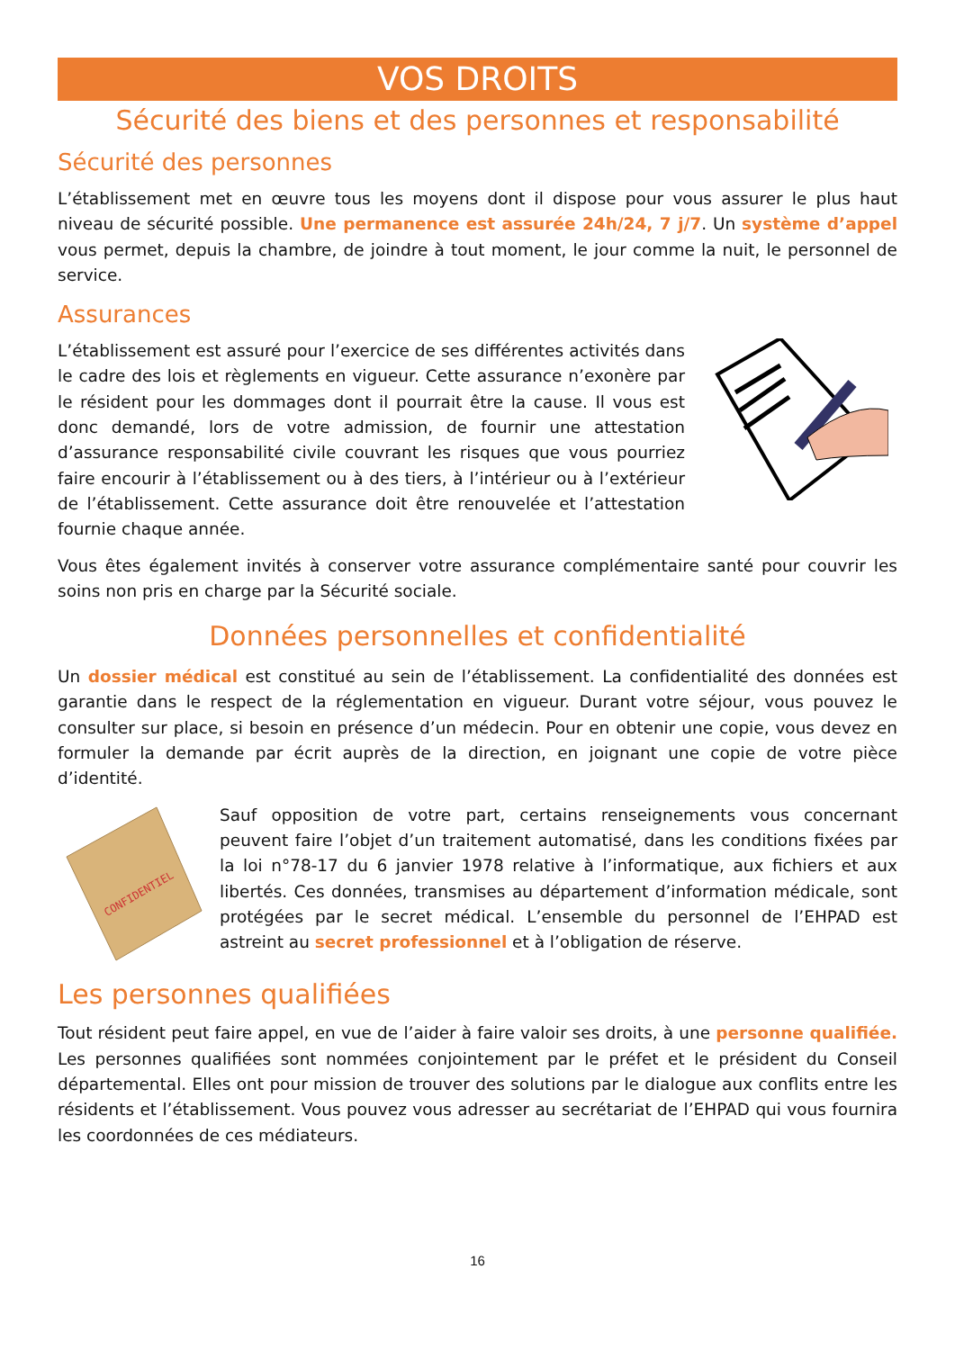VOS DROITS
Sécurité des biens et des personnes et responsabilité
Sécurité des personnes
L’établissement met en œuvre tous les moyens dont il dispose pour vous assurer le plus haut niveau de sécurité possible. Une permanence est assurée 24h/24, 7 j/7. Un système d’appel vous permet, depuis la chambre, de joindre à tout moment, le jour comme la nuit, le personnel de service.
Assurances
L’établissement est assuré pour l’exercice de ses différentes activités dans le cadre des lois et règlements en vigueur. Cette assurance n’exonère par le résident pour les dommages dont il pourrait être la cause. Il vous est donc demandé, lors de votre admission, de fournir une attestation d’assurance responsabilité civile couvrant les risques que vous pourriez faire encourir à l’établissement ou à des tiers, à l’intérieur ou à l’extérieur de l’établissement. Cette assurance doit être renouvelée et l’attestation fournie chaque année.
Vous êtes également invités à conserver votre assurance complémentaire santé pour couvrir les soins non pris en charge par la Sécurité sociale.
Données personnelles et confidentialité
Un dossier médical est constitué au sein de l’établissement. La confidentialité des données est garantie dans le respect de la réglementation en vigueur. Durant votre séjour, vous pouvez le consulter sur place, si besoin en présence d’un médecin. Pour en obtenir une copie, vous devez en formuler la demande par écrit auprès de la direction, en joignant une copie de votre pièce d’identité.
CONFIDENTIEL
Sauf opposition de votre part, certains renseignements vous concernant peuvent faire l’objet d’un traitement automatisé, dans les conditions fixées par la loi n°78-17 du 6 janvier 1978 relative à l’informatique, aux fichiers et aux libertés. Ces données, transmises au département d’information médicale, sont protégées par le secret médical. L’ensemble du personnel de l’EHPAD est astreint au secret professionnel et à l’obligation de réserve.
Les personnes qualifiées
Tout résident peut faire appel, en vue de l’aider à faire valoir ses droits, à une personne qualifiée. Les personnes qualifiées sont nommées conjointement par le préfet et le président du Conseil départemental. Elles ont pour mission de trouver des solutions par le dialogue aux conflits entre les résidents et l’établissement. Vous pouvez vous adresser au secrétariat de l’EHPAD qui vous fournira les coordonnées de ces médiateurs.
16